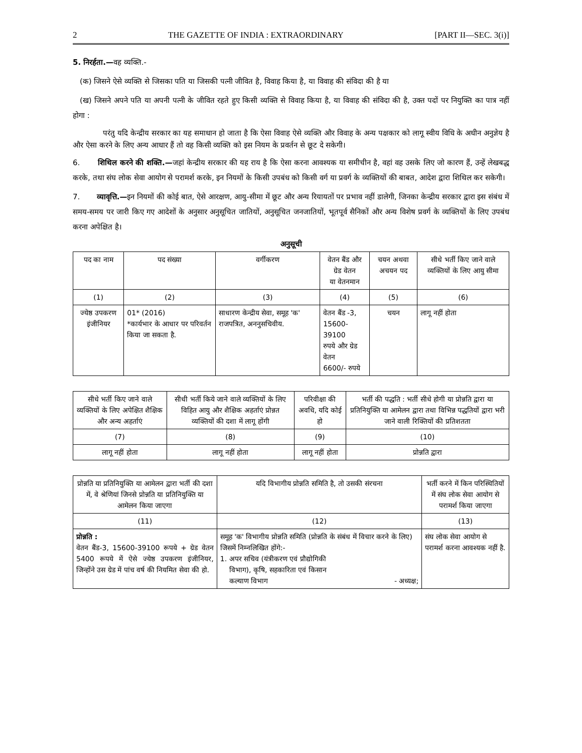2 THE GAZETTE OF INDIA : EXTRAORDINARY [PART II—SEC. 3(i)]
5. निरर्हता.—वह व्यक्ति.-
(क) जिसने ऐसे व्यक्ति से जिसका पति या जिसकी पत्नी जीवित है, विवाह किया है, या विवाह की संविदा की है या
(ख) जिसने अपने पति या अपनी पत्नी के जीवित रहते हुए किसी व्यक्ति से विवाह किया है, या विवाह की संविदा की है, उक्त पदों पर नियुक्ति का पात्र नहीं होगा :
परंतु यदि केन्द्रीय सरकार का यह समाधान हो जाता है कि ऐसा विवाह ऐसे व्यक्ति और विवाह के अन्य पक्षकार को लागू स्वीय विधि के अधीन अनुज्ञेय है और ऐसा करने के लिए अन्य आधार हैं तो वह किसी व्यक्ति को इस नियम के प्रवर्तन से छूट दे सकेगी।
6. शिथिल करने की शक्ति.—जहां केन्द्रीय सरकार की यह राय है कि ऐसा करना आवश्यक या समीचीन है, वहां वह उसके लिए जो कारण हैं, उन्हें लेखबद्ध करके, तथा संघ लोक सेवा आयोग से परामर्श करके, इन नियमों के किसी उपबंध को किसी वर्ग या प्रवर्ग के व्यक्तियों की बाबत, आदेश द्वारा शिथिल कर सकेगी।
7. व्यावृत्ति.—इन नियमों की कोई बात, ऐसे आरक्षण, आयु-सीमा में छूट और अन्य रियायतों पर प्रभाव नहीं डालेगी, जिनका केन्द्रीय सरकार द्वारा इस संबंध में समय-समय पर जारी किए गए आदेशों के अनुसार अनुसूचित जातियों, अनुसूचित जनजातियों, भूतपूर्व सैनिकों और अन्य विशेष प्रवर्ग के व्यक्तियों के लिए उपबंध करना अपेक्षित है।
अनुसूची
| पद का नाम | पद संख्या | वर्गीकरण | वेतन बैंड और ग्रेड वेतन या वेतनमान | चयन अथवा अचयन पद | सीधे भर्ती किए जाने वाले व्यक्तियों के लिए आयु सीमा |
| --- | --- | --- | --- | --- | --- |
| (1) | (2) | (3) | (4) | (5) | (6) |
| ज्येष्ठ उपकरण इंजीनियर | 01* (2016) *कार्यभार के आधार पर परिवर्तन किया जा सकता है. | साधारण केन्द्रीय सेवा, समूह 'क' राजपत्रित, अननुसचिवीय. | वेतन बैंड -3, 15600-39100 रुपये और ग्रेड वेतन 6600/- रुपये | चयन | लागू नहीं होता |
| सीधे भर्ती किए जाने वाले व्यक्तियों के लिए अपेक्षित शैक्षिक और अन्य अहर्ताएं | सीधी भर्ती किये जाने वाले व्यक्तियों के लिए विहित आयु और शैक्षिक अहर्ताएं प्रोन्नत व्यक्तियों की दशा में लागू होंगी | परिवीक्षा की अवधि, यदि कोई हो | भर्ती की पद्धति : भर्ती सीधे होगी या प्रोन्नति द्वारा या प्रतिनियुक्ति या आमेलन द्वारा तथा विभिन्न पद्धतियों द्वारा भरी जाने वाली रिक्तियों की प्रतिशतता |
| --- | --- | --- | --- |
| (7) | (8) | (9) | (10) |
| लागू नहीं होता | लागू नहीं होता | लागू नहीं होता | प्रोन्नति द्वारा |
| प्रोन्नति या प्रतिनियुक्ति या आमेलन द्वारा भर्ती की दशा में, वे श्रेणियां जिनसे प्रोन्नति या प्रतिनियुक्ति या आमेलन किया जाएगा | यदि विभागीय प्रोन्नति समिति है, तो उसकी संरचना | भर्ती करने में किन परिस्थितियों में संघ लोक सेवा आयोग से परामर्श किया जाएगा |
| --- | --- | --- |
| (11) | (12) | (13) |
| प्रोन्नति : वेतन बैंड-3, 15600-39100 रूपये + ग्रेड वेतन 5400 रूपये में ऐसे ज्येष्ठ उपकरण इंजीनियर, जिन्होंने उस ग्रेड में पांच वर्ष की नियमित सेवा की हो. | समूह 'क' विभागीय प्रोन्नति समिति (प्रोन्नति के संबंध में विचार करने के लिए) जिसमें निम्नलिखित होंगे:- 1. अपर सचिव (यंत्रीकरण एवं प्रौद्योगिकी विभाग), कृषि, सहकारिता एवं किसान कल्याण विभाग - अध्यक्ष; | संघ लोक सेवा आयोग से परामर्श करना आवश्यक नहीं है. |